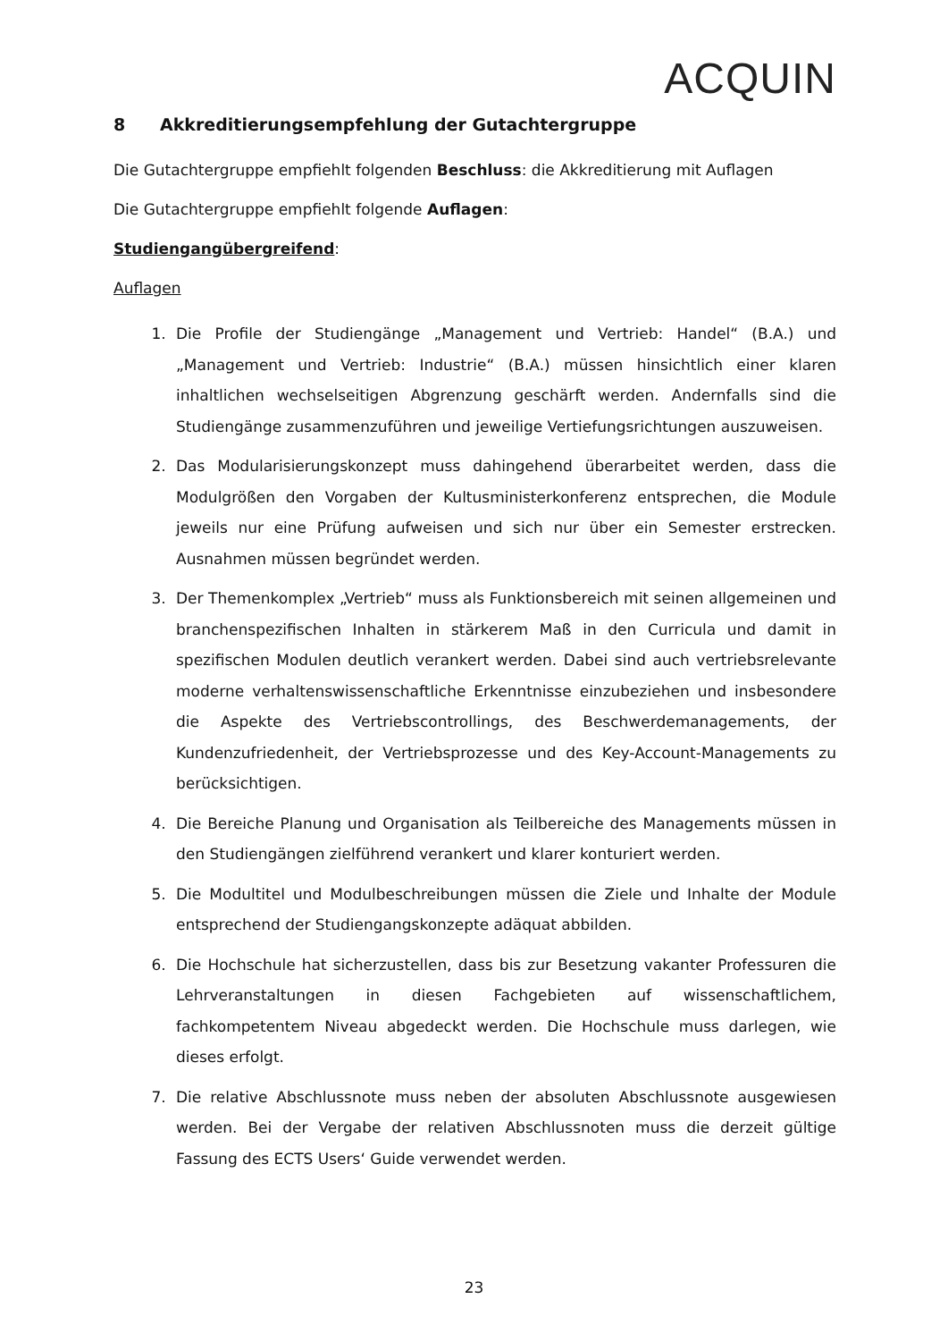ACQUIN
8 Akkreditierungsempfehlung der Gutachtergruppe
Die Gutachtergruppe empfiehlt folgenden Beschluss: die Akkreditierung mit Auflagen
Die Gutachtergruppe empfiehlt folgende Auflagen:
Studiengangübergreifend:
Auflagen
1. Die Profile der Studiengänge „Management und Vertrieb: Handel“ (B.A.) und „Management und Vertrieb: Industrie“ (B.A.) müssen hinsichtlich einer klaren inhaltlichen wechselseitigen Abgrenzung geschärft werden. Andernfalls sind die Studiengänge zusammenzuführen und jeweilige Vertiefungsrichtungen auszuweisen.
2. Das Modularisierungskonzept muss dahingehend überarbeitet werden, dass die Modulgrößen den Vorgaben der Kultusministerkonferenz entsprechen, die Module jeweils nur eine Prüfung aufweisen und sich nur über ein Semester erstrecken. Ausnahmen müssen begründet werden.
3. Der Themenkomplex „Vertrieb“ muss als Funktionsbereich mit seinen allgemeinen und branchenspezifischen Inhalten in stärkerem Maß in den Curricula und damit in spezifischen Modulen deutlich verankert werden. Dabei sind auch vertriebsrelevante moderne verhaltenswissenschaftliche Erkenntnisse einzubeziehen und insbesondere die Aspekte des Vertriebscontrollings, des Beschwerdemanagements, der Kundenzufriedenheit, der Vertriebsprozesse und des Key-Account-Managements zu berücksichtigen.
4. Die Bereiche Planung und Organisation als Teilbereiche des Managements müssen in den Studiengängen zielführend verankert und klarer konturiert werden.
5. Die Modultitel und Modulbeschreibungen müssen die Ziele und Inhalte der Module entsprechend der Studiengangskonzepte adäquat abbilden.
6. Die Hochschule hat sicherzustellen, dass bis zur Besetzung vakanter Professuren die Lehrveranstaltungen in diesen Fachgebieten auf wissenschaftlichem, fachkompetentem Niveau abgedeckt werden. Die Hochschule muss darlegen, wie dieses erfolgt.
7. Die relative Abschlussnote muss neben der absoluten Abschlussnote ausgewiesen werden. Bei der Vergabe der relativen Abschlussnoten muss die derzeit gültige Fassung des ECTS Users‘ Guide verwendet werden.
23